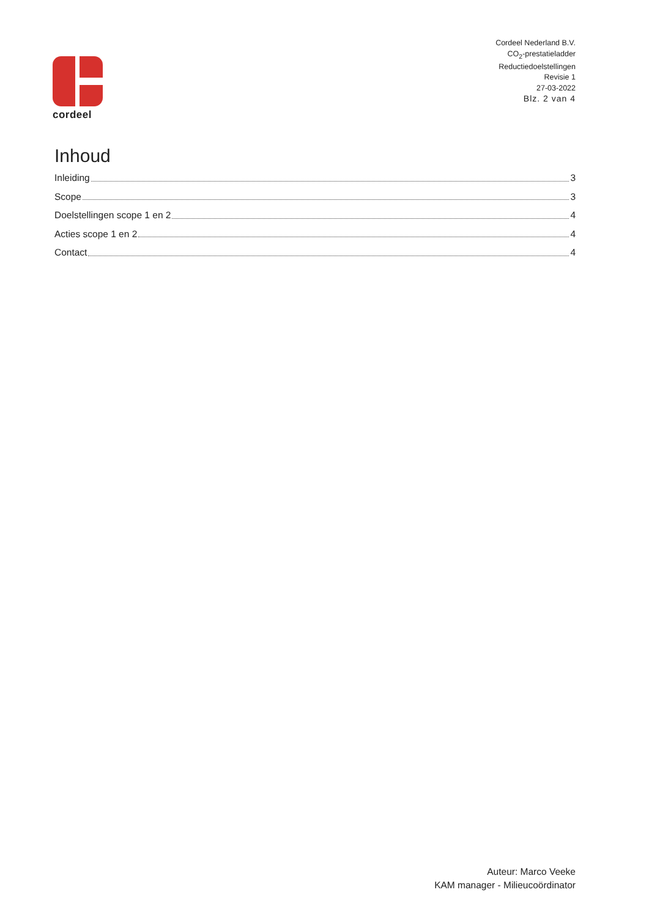cordeel
Cordeel Nederland B.V.
CO<sub>2</sub>-prestatieladder
Reductiedoelstellingen
Revisie 1
27-03-2022
Blz. 2 van 4
Inhoud
Inleiding 3
Scope 3
Doelstellingen scope 1 en 2 4
Acties scope 1 en 2 4
Contact 4
Auteur: Marco Veeke
KAM manager - Milieucoördinator